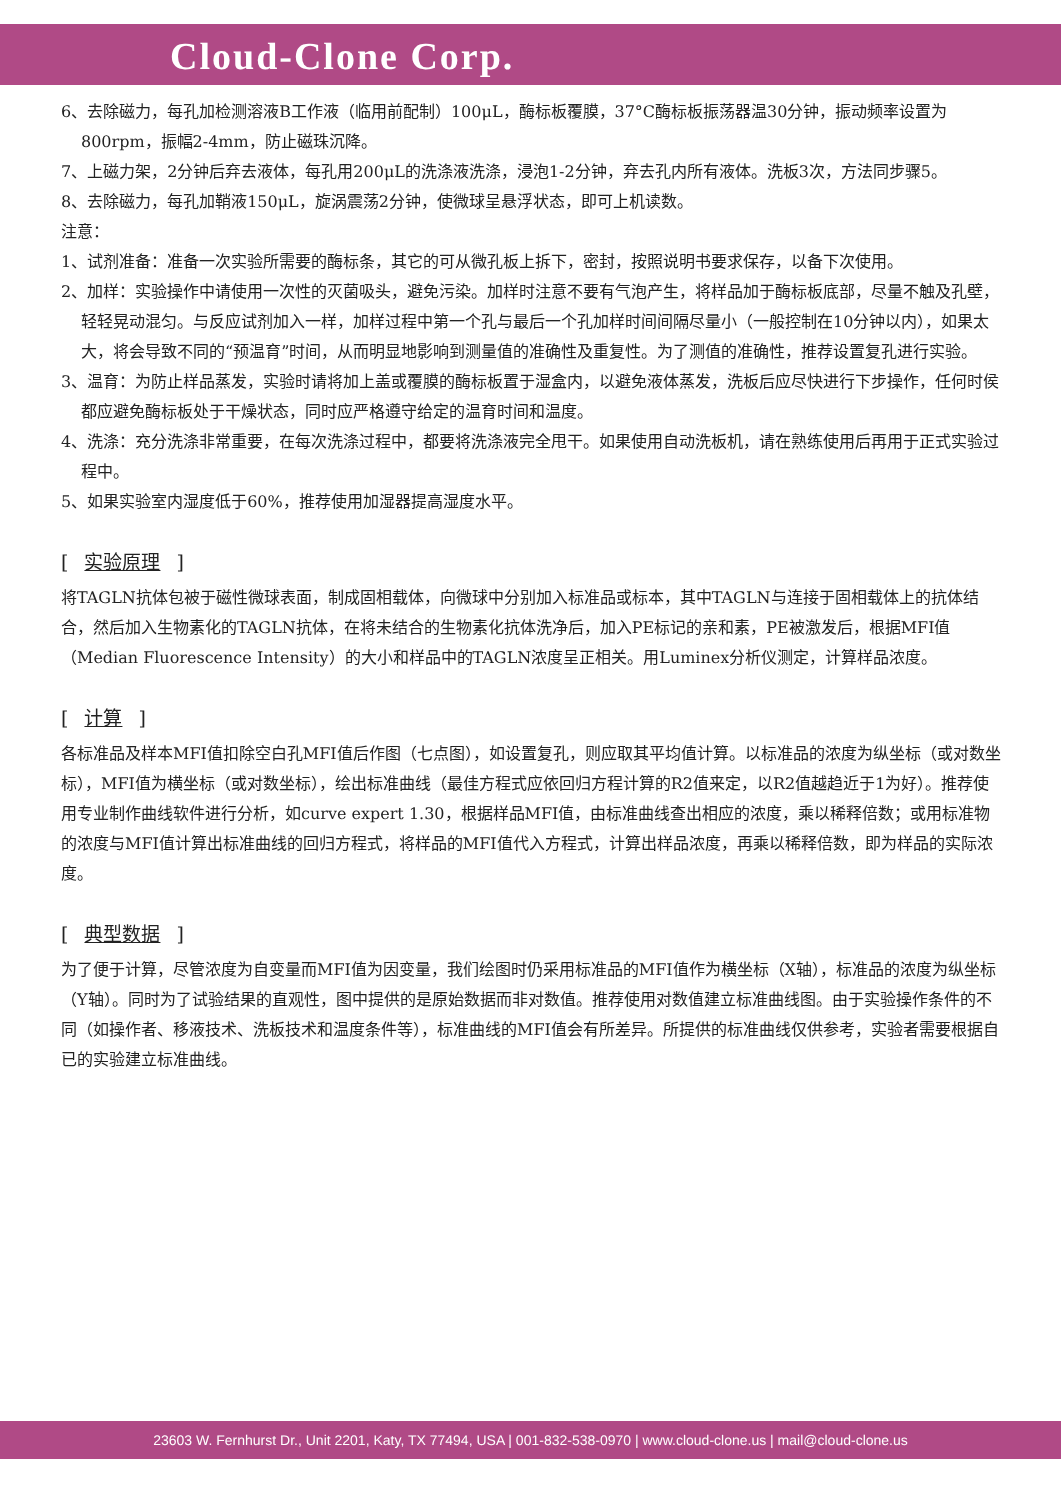Cloud-Clone Corp.
6、去除磁力，每孔加检测溶液B工作液（临用前配制）100μL，酶标板覆膜，37°C酶标板振荡器温30分钟，振动频率设置为800rpm，振幅2-4mm，防止磁珠沉降。
7、上磁力架，2分钟后弃去液体，每孔用200μL的洗涤液洗涤，浸泡1-2分钟，弃去孔内所有液体。洗板3次，方法同步骤5。
8、去除磁力，每孔加鞘液150μL，旋涡震荡2分钟，使微球呈悬浮状态，即可上机读数。
注意：
1、试剂准备：准备一次实验所需要的酶标条，其它的可从微孔板上拆下，密封，按照说明书要求保存，以备下次使用。
2、加样：实验操作中请使用一次性的灭菌吸头，避免污染。加样时注意不要有气泡产生，将样品加于酶标板底部，尽量不触及孔壁，轻轻晃动混匀。与反应试剂加入一样，加样过程中第一个孔与最后一个孔加样时间间隔尽量小（一般控制在10分钟以内），如果太大，将会导致不同的“预温育”时间，从而明显地影响到测量值的准确性及重复性。为了测值的准确性，推荐设置复孔进行实验。
3、温育：为防止样品蒸发，实验时请将加上盖或覆膜的酶标板置于湿盒内，以避免液体蒸发，洗板后应尽快进行下步操作，任何时侯都应避免酶标板处于干燥状态，同时应严格遵守给定的温育时间和温度。
4、洗涤：充分洗涤非常重要，在每次洗涤过程中，都要将洗涤液完全甩干。如果使用自动洗板机，请在熟练使用后再用于正式实验过程中。
5、如果实验室内湿度低于60%，推荐使用加湿器提高湿度水平。
[ 实验原理 ]
将TAGLN抗体包被于磁性微球表面，制成固相载体，向微球中分别加入标准品或标本，其中TAGLN与连接于固相载体上的抗体结合，然后加入生物素化的TAGLN抗体，在将未结合的生物素化抗体洗净后，加入PE标记的亲和素，PE被激发后，根据MFI值（Median Fluorescence Intensity）的大小和样品中的TAGLN浓度呈正相关。用Luminex分析仪测定，计算样品浓度。
[ 计算 ]
各标准品及样本MFI值扣除空白孔MFI值后作图（七点图），如设置复孔，则应取其平均值计算。以标准品的浓度为纵坐标（或对数坐标），MFI值为横坐标（或对数坐标），绘出标准曲线（最佳方程式应依回归方程计算的R2值来定，以R2值越趋近于1为好）。推荐使用专业制作曲线软件进行分析，如curve expert 1.30，根据样品MFI值，由标准曲线查出相应的浓度，乘以稀释倍数；或用标准物的浓度与MFI值计算出标准曲线的回归方程式，将样品的MFI值代入方程式，计算出样品浓度，再乘以稀释倍数，即为样品的实际浓度。
[ 典型数据 ]
为了便于计算，尽管浓度为自变量而MFI值为因变量，我们绘图时仍采用标准品的MFI值作为横坐标（X轴），标准品的浓度为纵坐标（Y轴）。同时为了试验结果的直观性，图中提供的是原始数据而非对数值。推荐使用对数值建立标准曲线图。由于实验操作条件的不同（如操作者、移液技术、洗板技术和温度条件等），标准曲线的MFI值会有所差异。所提供的标准曲线仅供参考，实验者需要根据自已的实验建立标准曲线。
23603 W. Fernhurst Dr., Unit 2201, Katy, TX 77494, USA | 001-832-538-0970 | www.cloud-clone.us | mail@cloud-clone.us